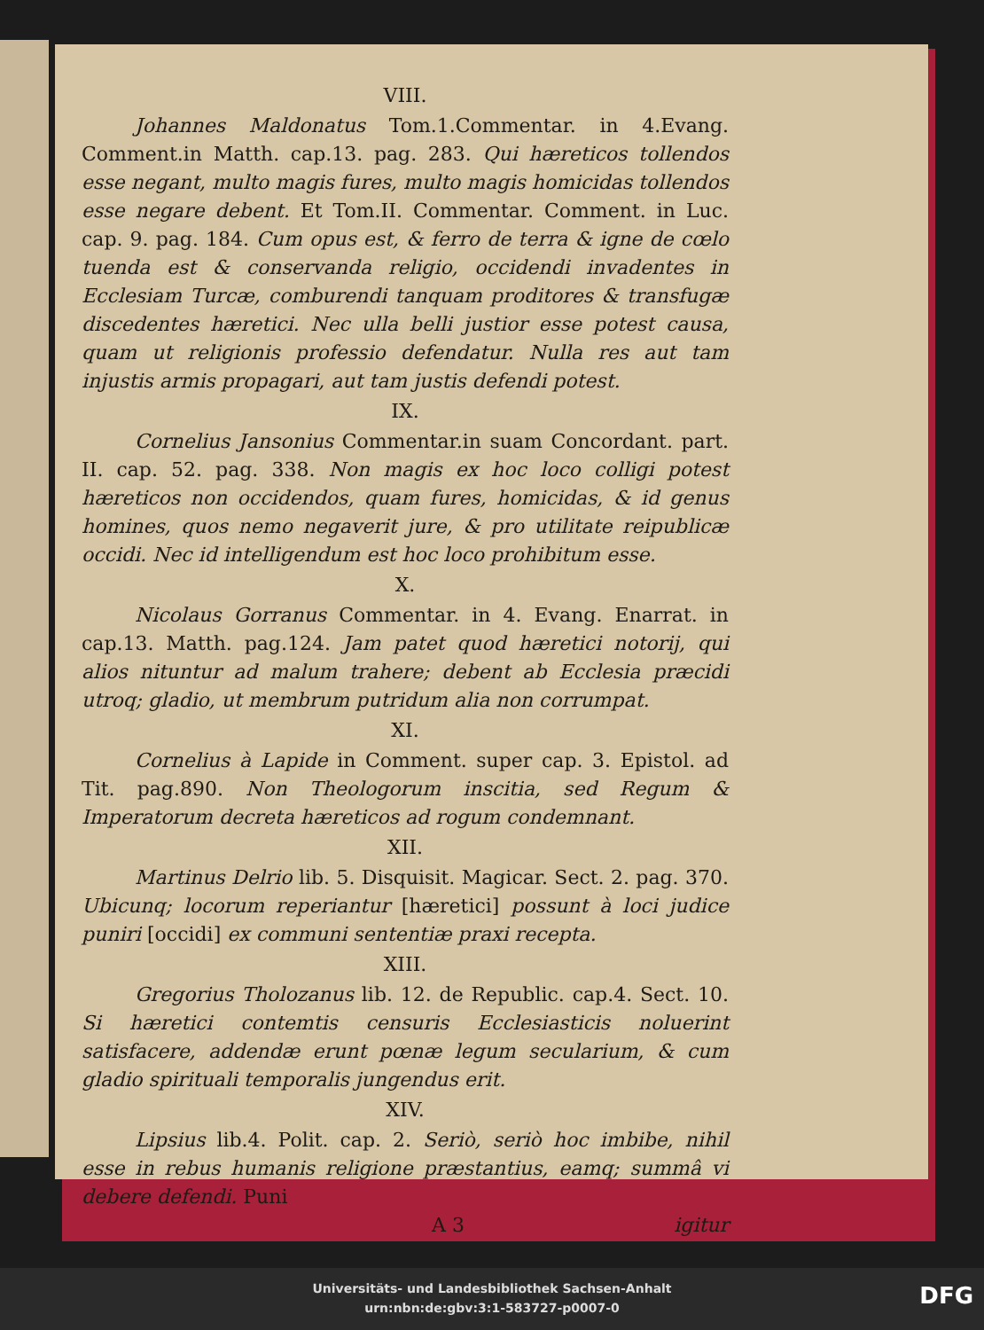VIII.
Johannes Maldonatus Tom.1.Commentar. in 4.Evang. Comment.in Matth. cap.13. pag. 283. Qui hæreticos tollendos esse negant, multo magis fures, multo magis homicidas tollendos esse negare debent. Et Tom.II. Commentar. Comment. in Luc. cap. 9. pag. 184. Cum opus est, & ferro de terra & igne de cœlo tuenda est & conservanda religio, occidendi invadentes in Ecclesiam Turcæ, comburendi tanquam proditores & transfugæ discedentes hæretici. Nec ulla belli justior esse potest causa, quam ut religionis professio defendatur. Nulla res aut tam injustis armis propagari, aut tam justis defendi potest.
IX.
Cornelius Jansonius Commentar.in suam Concordant. part. II. cap. 52. pag. 338. Non magis ex hoc loco colligi potest hæreticos non occidendos, quam fures, homicidas, & id genus homines, quos nemo negaverit jure, & pro utilitate reipublicæ occidi. Nec id intelligendum est hoc loco prohibitum esse.
X.
Nicolaus Gorranus Commentar. in 4. Evang. Enarrat. in cap.13. Matth. pag.124. Jam patet quod hæretici notorij, qui alios nituntur ad malum trahere; debent ab Ecclesia præcidi utroq; gladio, ut membrum putridum alia non corrumpat.
XI.
Cornelius à Lapide in Comment. super cap. 3. Epistol. ad Tit. pag.890. Non Theologorum inscitia, sed Regum & Imperatorum decreta hæreticos ad rogum condemnant.
XII.
Martinus Delrio lib. 5. Disquisit. Magicar. Sect. 2. pag. 370. Ubicunq; locorum reperiantur [hæretici] possunt à loci judice puniri [occidi] ex communi sententiæ praxi recepta.
XIII.
Gregorius Tholozanus lib. 12. de Republic. cap.4. Sect. 10. Si hæretici contemtis censuris Ecclesiasticis noluerint satisfacere, addendæ erunt pœnæ legum secularium, & cum gladio spirituali temporalis jungendus erit.
XIV.
Lipsius lib.4. Polit. cap. 2. Seriò, seriò hoc imbibe, nihil esse in rebus humanis religione præstantius, eamq; summâ vi debere defendi. Puni
A 3 igitur
Universitäts- und Landesbibliothek Sachsen-Anhalt
urn:nbn:de:gbv:3:1-583727-p0007-0
DFG